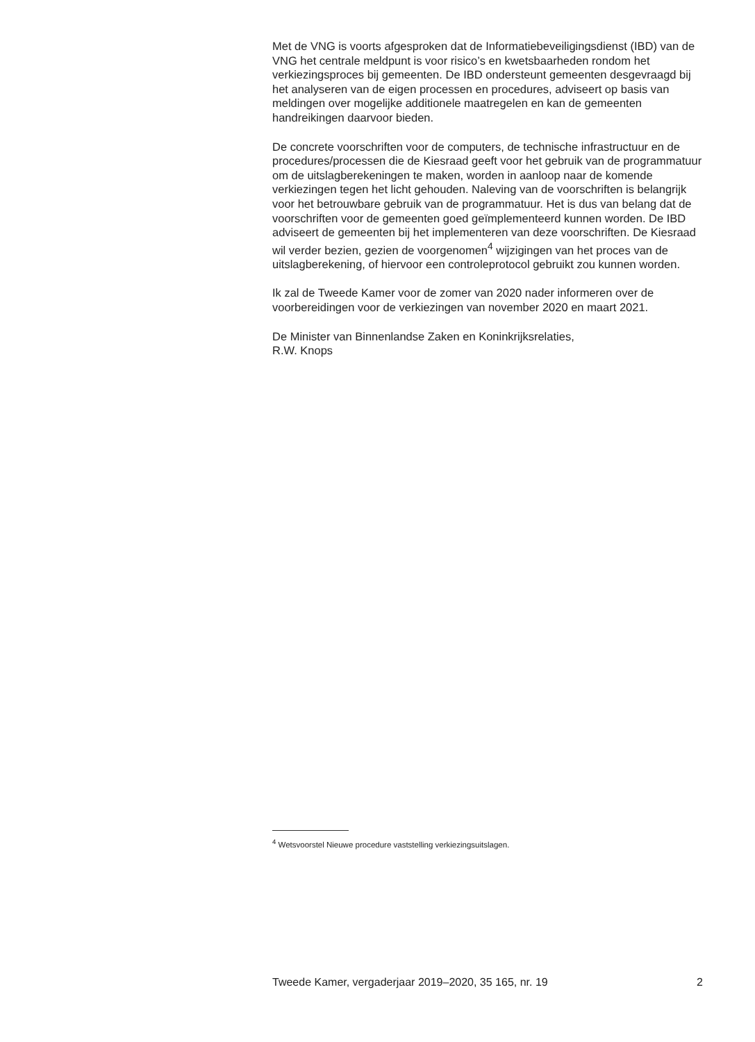Met de VNG is voorts afgesproken dat de Informatiebeveiligingsdienst (IBD) van de VNG het centrale meldpunt is voor risico’s en kwetsbaarheden rondom het verkiezingsproces bij gemeenten. De IBD ondersteunt gemeenten desgevraagd bij het analyseren van de eigen processen en procedures, adviseert op basis van meldingen over mogelijke additionele maatregelen en kan de gemeenten handreikingen daarvoor bieden.
De concrete voorschriften voor de computers, de technische infrastructuur en de procedures/processen die de Kiesraad geeft voor het gebruik van de programmatuur om de uitslagberekeningen te maken, worden in aanloop naar de komende verkiezingen tegen het licht gehouden. Naleving van de voorschriften is belangrijk voor het betrouwbare gebruik van de programmatuur. Het is dus van belang dat de voorschriften voor de gemeenten goed geïmplementeerd kunnen worden. De IBD adviseert de gemeenten bij het implementeren van deze voorschriften. De Kiesraad wil verder bezien, gezien de voorgenomen<sup>4</sup> wijzigingen van het proces van de uitslagberekening, of hiervoor een controleprotocol gebruikt zou kunnen worden.
Ik zal de Tweede Kamer voor de zomer van 2020 nader informeren over de voorbereidingen voor de verkiezingen van november 2020 en maart 2021.
De Minister van Binnenlandse Zaken en Koninkrijksrelaties,
R.W. Knops
<sup>4</sup> Wetsvoorstel Nieuwe procedure vaststelling verkiezingsuitslagen.
Tweede Kamer, vergaderjaar 2019–2020, 35 165, nr. 19 2